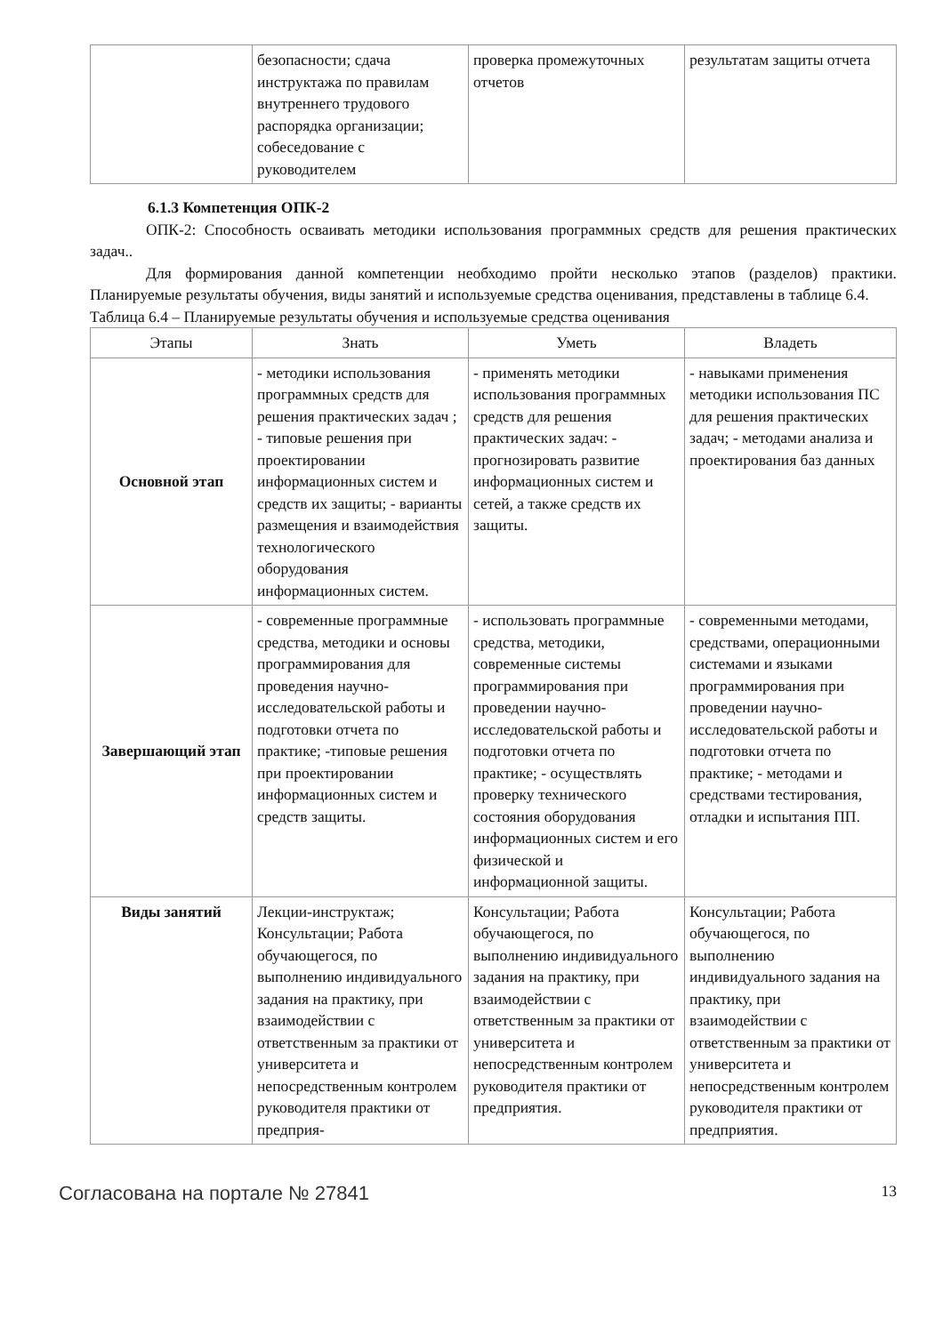| | безопасности; сдача инструктажа по правилам внутреннего трудового распорядка организации; собеседование с руководителем | проверка промежуточных отчетов | результатам защиты отчета |
6.1.3 Компетенция ОПК-2
ОПК-2: Способность осваивать методики использования программных средств для решения практических задач..
Для формирования данной компетенции необходимо пройти несколько этапов (разделов) практики. Планируемые результаты обучения, виды занятий и используемые средства оценивания, представлены в таблице 6.4.
Таблица 6.4 – Планируемые результаты обучения и используемые средства оценивания
| Этапы | Знать | Уметь | Владеть |
| --- | --- | --- | --- |
| Основной этап | - методики использования программных средств для решения практических задач ; - типовые решения при проектировании информационных систем и средств их защиты; - варианты размещения и взаимодействия технологического оборудования информационных систем. | - применять методики использования программных средств для решения практических задач: - прогнозировать развитие информационных систем и сетей, а также средств их защиты. | - навыками применения методики использования ПС для решения практических задач; - методами анализа и проектирования баз данных |
| Завершающий этап | - современные программные средства, методики и основы программирования для проведения научно- исследовательской работы и подготовки отчета по практике; -типовые решения при проектировании информационных систем и средств защиты. | - использовать программные средства, методики, современные системы программирования при проведении научно- исследовательской работы и подготовки отчета по практике; - осуществлять проверку технического состояния оборудования информационных систем и его физической и информационной защиты. | - современными методами, средствами, операционными системами и языками программирования при проведении научно- исследовательской работы и подготовки отчета по практике; - методами и средствами тестирования, отладки и испытания ПП. |
| Виды занятий | Лекции-инструктаж; Консультации; Работа обучающегося, по выполнению индивидуального задания на практику, при взаимодействии с ответственным за практики от университета и непосредственным контролем руководителя практики от предприя- | Консультации; Работа обучающегося, по выполнению индивидуального задания на практику, при взаимодействии с ответственным за практики от университета и непосредственным контролем руководителя практики от предприятия. | Консультации; Работа обучающегося, по выполнению индивидуального задания на практику, при взаимодействии с ответственным за практики от университета и непосредственным контролем руководителя практики от предприятия. |
Согласована на портале № 27841 13